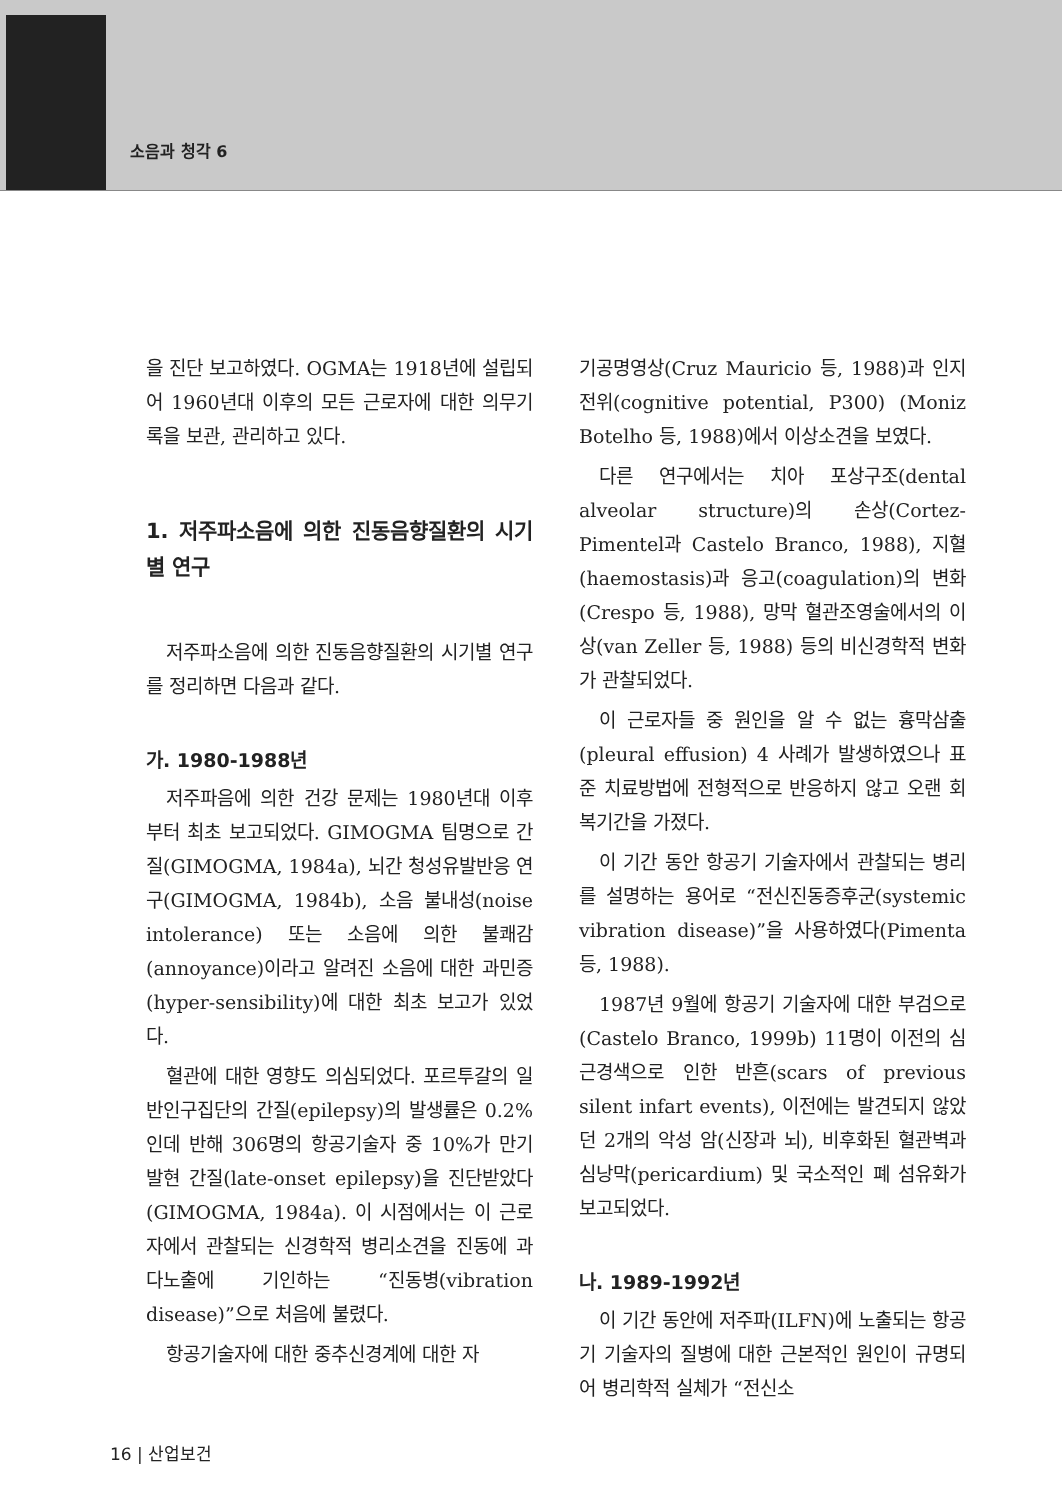소음과 청각 6
을 진단 보고하였다. OGMA는 1918년에 설립되어 1960년대 이후의 모든 근로자에 대한 의무기록을 보관, 관리하고 있다.
1. 저주파소음에 의한 진동음향질환의 시기별 연구
저주파소음에 의한 진동음향질환의 시기별 연구를 정리하면 다음과 같다.
가. 1980-1988년
저주파음에 의한 건강 문제는 1980년대 이후부터 최초 보고되었다. GIMOGMA 팀명으로 간질(GIMOGMA, 1984a), 뇌간 청성유발반응 연구(GIMOGMA, 1984b), 소음 불내성(noise intolerance) 또는 소음에 의한 불쾌감(annoyance)이라고 알려진 소음에 대한 과민증(hyper-sensibility)에 대한 최초 보고가 있었다.
혈관에 대한 영향도 의심되었다. 포르투갈의 일반인구집단의 간질(epilepsy)의 발생률은 0.2%인데 반해 306명의 항공기술자 중 10%가 만기 발현 간질(late-onset epilepsy)을 진단받았다(GIMOGMA, 1984a). 이 시점에서는 이 근로자에서 관찰되는 신경학적 병리소견을 진동에 과다노출에 기인하는 “진동병(vibration disease)”으로 처음에 불렸다.
항공기술자에 대한 중추신경계에 대한 자
기공명영상(Cruz Mauricio 등, 1988)과 인지전위(cognitive potential, P300) (Moniz Botelho 등, 1988)에서 이상소견을 보였다.
다른 연구에서는 치아 포상구조(dental alveolar structure)의 손상(Cortez-Pimentel과 Castelo Branco, 1988), 지혈(haemostasis)과 응고(coagulation)의 변화(Crespo 등, 1988), 망막 혈관조영술에서의 이상(van Zeller 등, 1988) 등의 비신경학적 변화가 관찰되었다.
이 근로자들 중 원인을 알 수 없는 흉막삼출(pleural effusion) 4 사례가 발생하였으나 표준 치료방법에 전형적으로 반응하지 않고 오랜 회복기간을 가졌다.
이 기간 동안 항공기 기술자에서 관찰되는 병리를 설명하는 용어로 “전신진동증후군(systemic vibration disease)”을 사용하였다(Pimenta 등, 1988).
1987년 9월에 항공기 기술자에 대한 부검으로(Castelo Branco, 1999b) 11명이 이전의 심근경색으로 인한 반흔(scars of previous silent infart events), 이전에는 발견되지 않았던 2개의 악성 암(신장과 뇌), 비후화된 혈관벽과 심낭막(pericardium) 및 국소적인 폐 섬유화가 보고되었다.
나. 1989-1992년
이 기간 동안에 저주파(ILFN)에 노출되는 항공기 기술자의 질병에 대한 근본적인 원인이 규명되어 병리학적 실체가 “전신소
16 | 산업보건